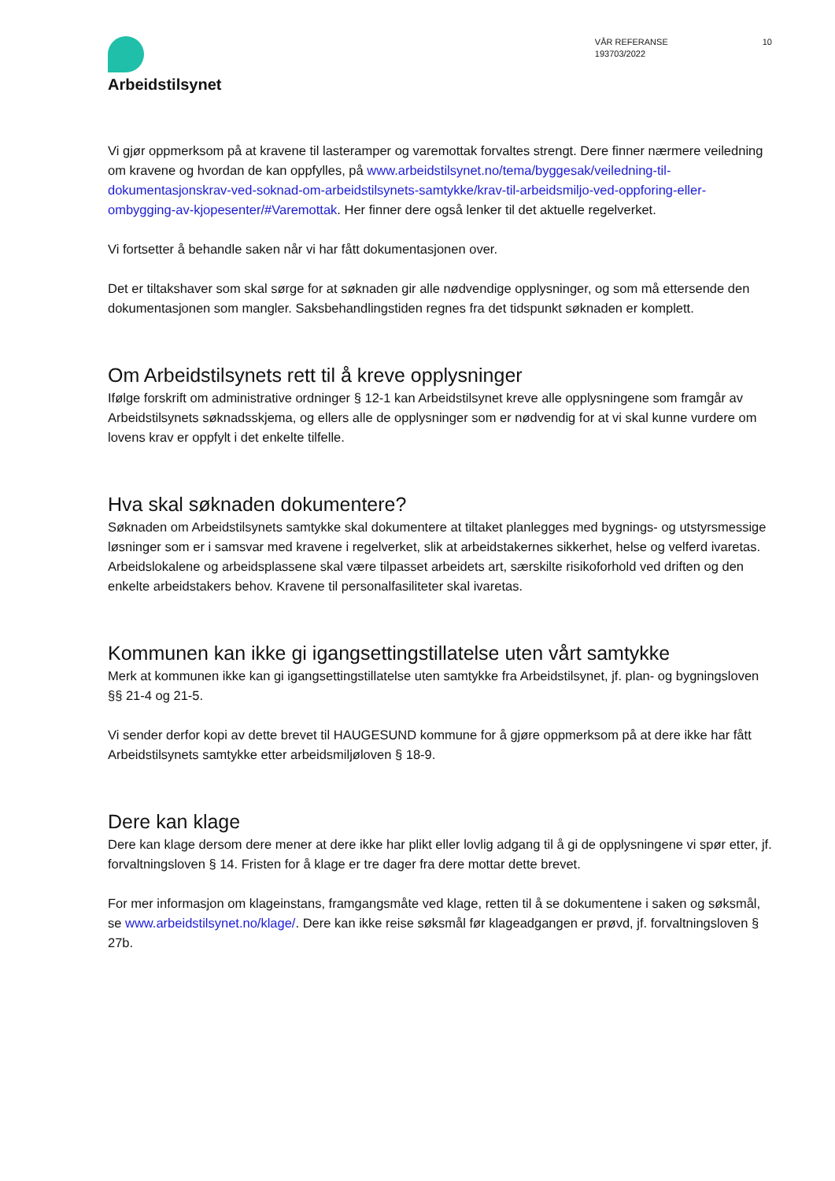Arbeidstilsynet
VÅR REFERANSE
193703/2022
10
Vi gjør oppmerksom på at kravene til lasteramper og varemottak forvaltes strengt. Dere finner nærmere veiledning om kravene og hvordan de kan oppfylles, på www.arbeidstilsynet.no/tema/byggesak/veiledning-til-dokumentasjonskrav-ved-soknad-om-arbeidstilsynets-samtykke/krav-til-arbeidsmiljo-ved-oppforing-eller-ombygging-av-kjopesenter/#Varemottak. Her finner dere også lenker til det aktuelle regelverket.
Vi fortsetter å behandle saken når vi har fått dokumentasjonen over.
Det er tiltakshaver som skal sørge for at søknaden gir alle nødvendige opplysninger, og som må ettersende den dokumentasjonen som mangler. Saksbehandlingstiden regnes fra det tidspunkt søknaden er komplett.
Om Arbeidstilsynets rett til å kreve opplysninger
Ifølge forskrift om administrative ordninger § 12-1 kan Arbeidstilsynet kreve alle opplysningene som framgår av Arbeidstilsynets søknadsskjema, og ellers alle de opplysninger som er nødvendig for at vi skal kunne vurdere om lovens krav er oppfylt i det enkelte tilfelle.
Hva skal søknaden dokumentere?
Søknaden om Arbeidstilsynets samtykke skal dokumentere at tiltaket planlegges med bygnings- og utstyrsmessige løsninger som er i samsvar med kravene i regelverket, slik at arbeidstakernes sikkerhet, helse og velferd ivaretas. Arbeidslokalene og arbeidsplassene skal være tilpasset arbeidets art, særskilte risikoforhold ved driften og den enkelte arbeidstakers behov. Kravene til personalfasiliteter skal ivaretas.
Kommunen kan ikke gi igangsettingstillatelse uten vårt samtykke
Merk at kommunen ikke kan gi igangsettingstillatelse uten samtykke fra Arbeidstilsynet, jf. plan- og bygningsloven §§ 21-4 og 21-5.
Vi sender derfor kopi av dette brevet til HAUGESUND kommune for å gjøre oppmerksom på at dere ikke har fått Arbeidstilsynets samtykke etter arbeidsmiljøloven § 18-9.
Dere kan klage
Dere kan klage dersom dere mener at dere ikke har plikt eller lovlig adgang til å gi de opplysningene vi spør etter, jf. forvaltningsloven § 14. Fristen for å klage er tre dager fra dere mottar dette brevet.
For mer informasjon om klageinstans, framgangsmåte ved klage, retten til å se dokumentene i saken og søksmål, se www.arbeidstilsynet.no/klage/. Dere kan ikke reise søksmål før klageadgangen er prøvd, jf. forvaltningsloven § 27b.